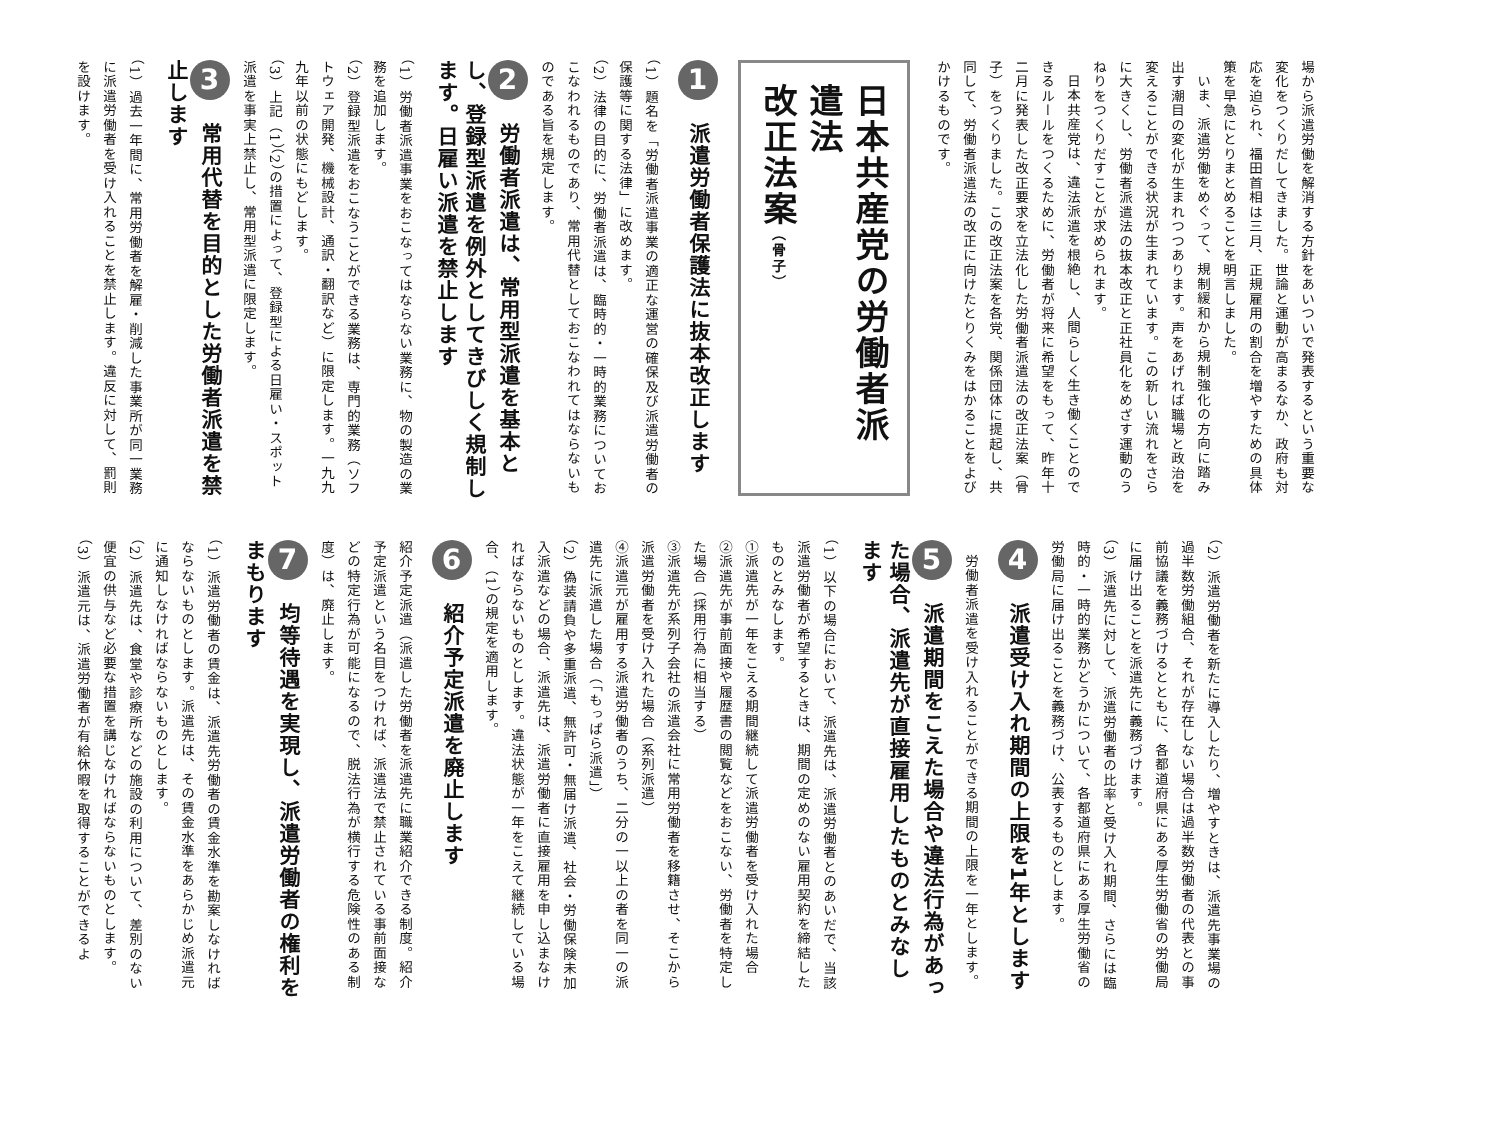場から派遣労働を解消する方針をあいついで発表するという重要な変化をつくりだしてきました。世論と運動が高まるなか、政府も対応を迫られ、福田首相は三月、正規雇用の割合を増やすための具体策を早急にとりまとめることを明言しました。
いま、派遣労働をめぐって、規制緩和から規制強化の方向に踏み出す潮目の変化が生まれつつあります。声をあげれば職場と政治を変えることができる状況が生まれています。この新しい流れをさらに大きくし、労働者派遣法の抜本改正と正社員化をめざす運動のうねりをつくりだすことが求められます。
日本共産党は、違法派遣を根絶し、人間らしく生き働くことのできるルールをつくるために、労働者が将来に希望をもって、昨年十二月に発表した改正要求を立法化した労働者派遣法の改正法案（骨子）をつくりました。この改正法案を各党、関係団体に提起し、共同して、労働者派遣法の改正に向けたとりくみをはかることをよびかけるものです。
日本共産党の労働者派遣法
改正法案（骨子）
1 派遣労働者保護法に抜本改正します
（1）題名を「労働者派遣事業の適正な運営の確保及び派遣労働者の保護等に関する法律」に改めます。
（2）法律の目的に、労働者派遣は、臨時的・一時的業務についておこなわれるものであり、常用代替としておこなわれてはならないものである旨を規定します。
2 労働者派遣は、常用型派遣を基本とし、登録型派遣を例外としてきびしく規制します。日雇い派遣を禁止します
（1）労働者派遣事業をおこなってはならない業務に、物の製造の業務を追加します。
（2）登録型派遣をおこなうことができる業務は、専門的業務（ソフトウェア開発、機械設計、通訳・翻訳など）に限定します。一九九九年以前の状態にもどします。
（3）上記（1）（2）の措置によって、登録型による日雇い・スポット派遣を事実上禁止し、常用型派遣に限定します。
3 常用代替を目的とした労働者派遣を禁止します
（1）過去一年間に、常用労働者を解雇・削減した事業所が同一業務に派遣労働者を受け入れることを禁止します。違反に対して、罰則を設けます。
（2）派遣労働者を新たに導入したり、増やすときは、派遣先事業場の過半数労働組合、それが存在しない場合は過半数労働者の代表との事前協議を義務づけるとともに、各都道府県にある厚生労働省の労働局に届け出ることを派遣先に義務づけます。
（3）派遣先に対して、派遣労働者の比率と受け入れ期間、さらには臨時的・一時的業務かどうかについて、各都道府県にある厚生労働省の労働局に届け出ることを義務づけ、公表するものとします。
4 派遣受け入れ期間の上限を1年とします
労働者派遣を受け入れることができる期間の上限を一年とします。
5 派遣期間をこえた場合や違法行為があった場合、派遣先が直接雇用したものとみなします
（1）以下の場合において、派遣先は、派遣労働者とのあいだで、当該派遣労働者が希望するときは、期間の定めのない雇用契約を締結したものとみなします。
①派遣先が一年をこえる期間継続して派遣労働者を受け入れた場合
②派遣先が事前面接や履歴書の閲覧などをおこない、労働者を特定した場合（採用行為に相当する）
③派遣先が系列子会社の派遣会社に常用労働者を移籍させ、そこから派遣労働者を受け入れた場合（系列派遣）
④派遣元が雇用する派遣労働者のうち、二分の一以上の者を同一の派遣先に派遣した場合（「もっぱら派遣」）
（2）偽装請負や多重派遣、無許可・無届け派遣、社会・労働保険未加入派遣などの場合、派遣先は、派遣労働者に直接雇用を申し込まなければならないものとします。違法状態が一年をこえて継続している場合、（1）の規定を適用します。
6 紹介予定派遣を廃止します
紹介予定派遣（派遣した労働者を派遣先に職業紹介できる制度。紹介予定派遣という名目をつければ、派遣法で禁止されている事前面接などの特定行為が可能になるので、脱法行為が横行する危険性のある制度）は、廃止します。
7 均等待遇を実現し、派遣労働者の権利をまもります
（1）派遣労働者の賃金は、派遣先労働者の賃金水準を勘案しなければならないものとします。派遣先は、その賃金水準をあらかじめ派遣元に通知しなければならないものとします。
（2）派遣先は、食堂や診療所などの施設の利用について、差別のない便宜の供与など必要な措置を講じなければならないものとします。
（3）派遣元は、派遣労働者が有給休暇を取得することができるよ